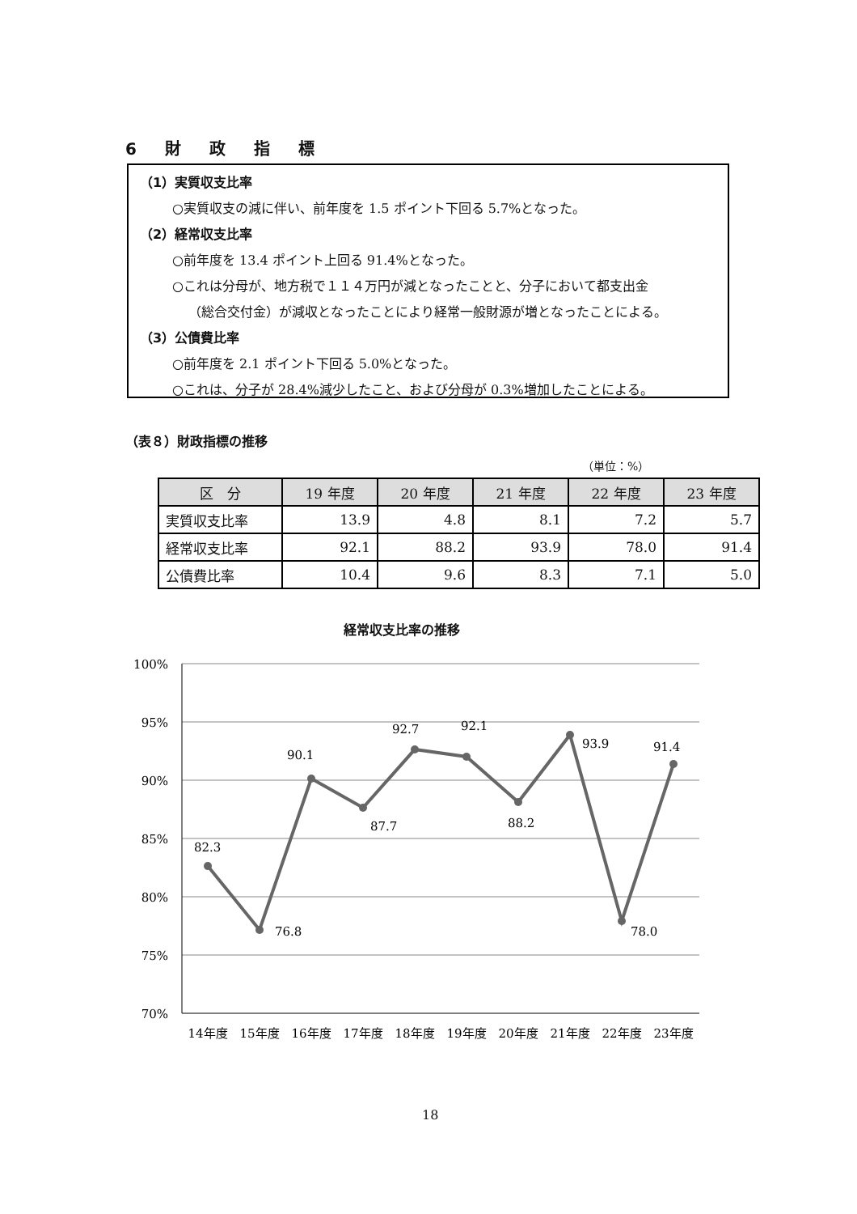6 財 政 指 標
（1）実質収支比率
○実質収支の減に伴い、前年度を 1.5 ポイント下回る 5.7%となった。
（2）経常収支比率
○前年度を 13.4 ポイント上回る 91.4%となった。
○これは分母が、地方税で１１４万円が減となったことと、分子において都支出金
（総合交付金）が減収となったことにより経常一般財源が増となったことによる。
（3）公債費比率
○前年度を 2.1 ポイント下回る 5.0%となった。
○これは、分子が 28.4%減少したこと、および分母が 0.3%増加したことによる。
（表８）財政指標の推移
（単位：%）
| 区 分 | 19 年度 | 20 年度 | 21 年度 | 22 年度 | 23 年度 |
| --- | --- | --- | --- | --- | --- |
| 実質収支比率 | 13.9 | 4.8 | 8.1 | 7.2 | 5.7 |
| 経常収支比率 | 92.1 | 88.2 | 93.9 | 78.0 | 91.4 |
| 公債費比率 | 10.4 | 9.6 | 8.3 | 7.1 | 5.0 |
経常収支比率の推移
100%
95%
90%
85%
80%
75%
70%
82.3
76.8
90.1
87.7
92.7
92.1
88.2
93.9
78.0
91.4
14年度
15年度
16年度
17年度
18年度
19年度
20年度
21年度
22年度
23年度
18